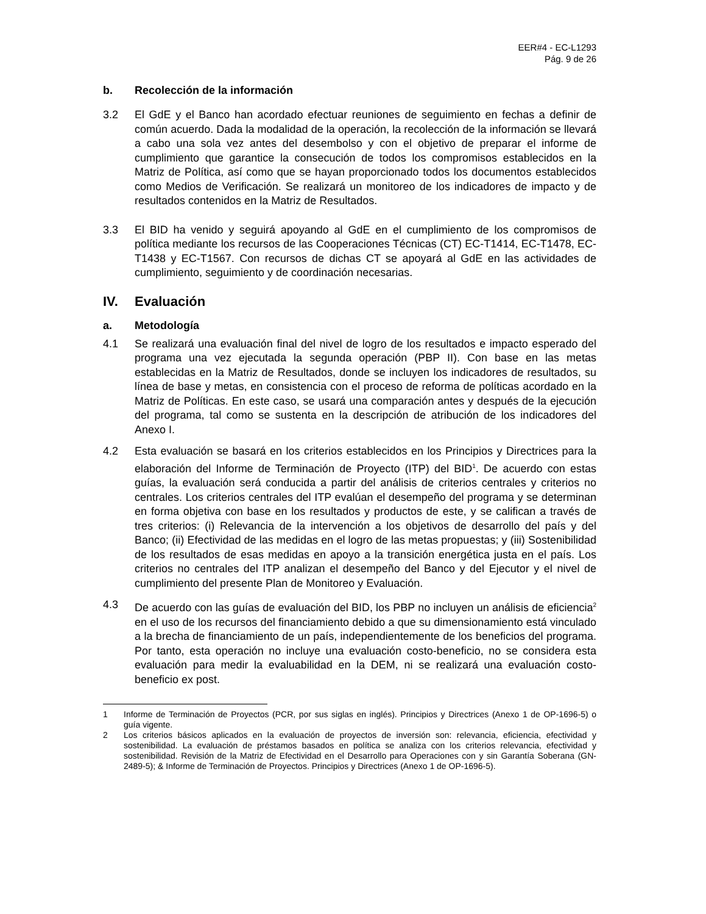EER#4 - EC-L1293
Pág. 9 de 26
b. Recolección de la información
3.2 El GdE y el Banco han acordado efectuar reuniones de seguimiento en fechas a definir de común acuerdo. Dada la modalidad de la operación, la recolección de la información se llevará a cabo una sola vez antes del desembolso y con el objetivo de preparar el informe de cumplimiento que garantice la consecución de todos los compromisos establecidos en la Matriz de Política, así como que se hayan proporcionado todos los documentos establecidos como Medios de Verificación. Se realizará un monitoreo de los indicadores de impacto y de resultados contenidos en la Matriz de Resultados.
3.3 El BID ha venido y seguirá apoyando al GdE en el cumplimiento de los compromisos de política mediante los recursos de las Cooperaciones Técnicas (CT) EC-T1414, EC-T1478, EC-T1438 y EC-T1567. Con recursos de dichas CT se apoyará al GdE en las actividades de cumplimiento, seguimiento y de coordinación necesarias.
IV. Evaluación
a. Metodología
4.1 Se realizará una evaluación final del nivel de logro de los resultados e impacto esperado del programa una vez ejecutada la segunda operación (PBP II). Con base en las metas establecidas en la Matriz de Resultados, donde se incluyen los indicadores de resultados, su línea de base y metas, en consistencia con el proceso de reforma de políticas acordado en la Matriz de Políticas. En este caso, se usará una comparación antes y después de la ejecución del programa, tal como se sustenta en la descripción de atribución de los indicadores del Anexo I.
4.2 Esta evaluación se basará en los criterios establecidos en los Principios y Directrices para la elaboración del Informe de Terminación de Proyecto (ITP) del BID<sup>1</sup>. De acuerdo con estas guías, la evaluación será conducida a partir del análisis de criterios centrales y criterios no centrales. Los criterios centrales del ITP evalúan el desempeño del programa y se determinan en forma objetiva con base en los resultados y productos de este, y se califican a través de tres criterios: (i) Relevancia de la intervención a los objetivos de desarrollo del país y del Banco; (ii) Efectividad de las medidas en el logro de las metas propuestas; y (iii) Sostenibilidad de los resultados de esas medidas en apoyo a la transición energética justa en el país. Los criterios no centrales del ITP analizan el desempeño del Banco y del Ejecutor y el nivel de cumplimiento del presente Plan de Monitoreo y Evaluación.
4.3 De acuerdo con las guías de evaluación del BID, los PBP no incluyen un análisis de eficiencia<sup>2</sup> en el uso de los recursos del financiamiento debido a que su dimensionamiento está vinculado a la brecha de financiamiento de un país, independientemente de los beneficios del programa. Por tanto, esta operación no incluye una evaluación costo-beneficio, no se considera esta evaluación para medir la evaluabilidad en la DEM, ni se realizará una evaluación costo-beneficio ex post.
1 Informe de Terminación de Proyectos (PCR, por sus siglas en inglés). Principios y Directrices (Anexo 1 de OP-1696-5) o guía vigente.
2 Los criterios básicos aplicados en la evaluación de proyectos de inversión son: relevancia, eficiencia, efectividad y sostenibilidad. La evaluación de préstamos basados en política se analiza con los criterios relevancia, efectividad y sostenibilidad. Revisión de la Matriz de Efectividad en el Desarrollo para Operaciones con y sin Garantía Soberana (GN-2489-5); & Informe de Terminación de Proyectos. Principios y Directrices (Anexo 1 de OP-1696-5).